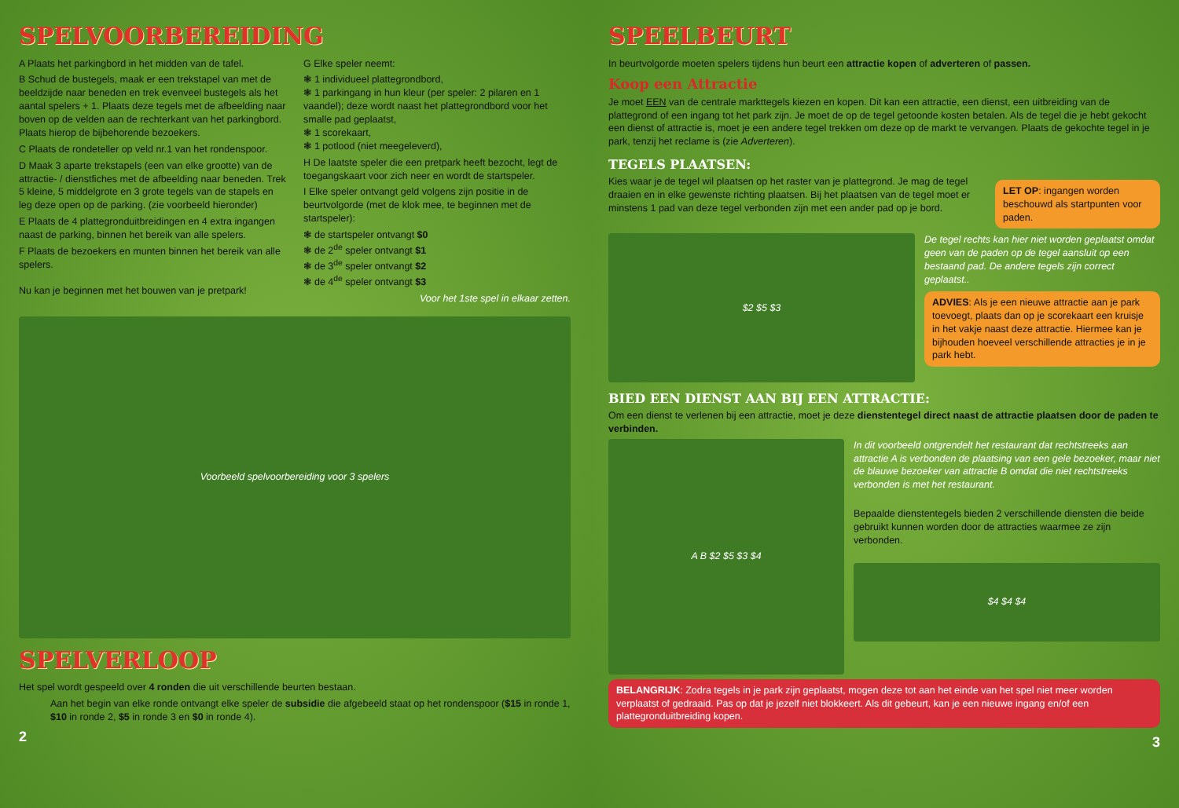SPELVOORBEREIDING
A Plaats het parkingbord in het midden van de tafel.
B Schud de bustegels, maak er een trekstapel van met de beeldzijde naar beneden en trek evenveel bustegels als het aantal spelers + 1. Plaats deze tegels met de afbeelding naar boven op de velden aan de rechterkant van het parkingbord. Plaats hierop de bijbehorende bezoekers.
C Plaats de rondeteller op veld nr.1 van het rondenspoor.
D Maak 3 aparte trekstapels (een van elke grootte) van de attractie- / dienstfiches met de afbeelding naar beneden. Trek 5 kleine, 5 middelgrote en 3 grote tegels van de stapels en leg deze open op de parking. (zie voorbeeld hieronder)
E Plaats de 4 plattegronduitbreidingen en 4 extra ingangen naast de parking, binnen het bereik van alle spelers.
F Plaats de bezoekers en munten binnen het bereik van alle spelers.
Nu kan je beginnen met het bouwen van je pretpark!
G Elke speler neemt:
❃ 1 individueel plattegrondbord,
❃ 1 parkingang in hun kleur (per speler: 2 pilaren en 1 vaandel); deze wordt naast het plattegrondbord voor het smalle pad geplaatst,
❃ 1 scorekaart,
❃ 1 potlood (niet meegeleverd),
H De laatste speler die een pretpark heeft bezocht, legt de toegangskaart voor zich neer en wordt de startspeler.
I Elke speler ontvangt geld volgens zijn positie in de beurtvolgorde (met de klok mee, te beginnen met de startspeler):
❃ de startspeler ontvangt $0
❃ de 2<sup>de</sup> speler ontvangt $1
❃ de 3<sup>de</sup> speler ontvangt $2
❃ de 4<sup>de</sup> speler ontvangt $3
Voor het 1ste spel in elkaar zetten.
Voorbeeld spelvoorbereiding voor 3 spelers
SPELVERLOOP
Het spel wordt gespeeld over 4 ronden die uit verschillende beurten bestaan.
Aan het begin van elke ronde ontvangt elke speler de subsidie die afgebeeld staat op het rondenspoor ($15 in ronde 1, $10 in ronde 2, $5 in ronde 3 en $0 in ronde 4).
2
SPEELBEURT
In beurtvolgorde moeten spelers tijdens hun beurt een attractie kopen of adverteren of passen.
Koop een Attractie
Je moet EEN van de centrale markttegels kiezen en kopen. Dit kan een attractie, een dienst, een uitbreiding van de plattegrond of een ingang tot het park zijn. Je moet de op de tegel getoonde kosten betalen. Als de tegel die je hebt gekocht een dienst of attractie is, moet je een andere tegel trekken om deze op de markt te vervangen. Plaats de gekochte tegel in je park, tenzij het reclame is (zie Adverteren).
TEGELS PLAATSEN:
Kies waar je de tegel wil plaatsen op het raster van je plattegrond. Je mag de tegel draaien en in elke gewenste richting plaatsen. Bij het plaatsen van de tegel moet er minstens 1 pad van deze tegel verbonden zijn met een ander pad op je bord.
LET OP: ingangen worden beschouwd als startpunten voor paden.
$2 $5 $3
De tegel rechts kan hier niet worden geplaatst omdat geen van de paden op de tegel aansluit op een bestaand pad. De andere tegels zijn correct geplaatst..
ADVIES: Als je een nieuwe attractie aan je park toevoegt, plaats dan op je scorekaart een kruisje in het vakje naast deze attractie. Hiermee kan je bijhouden hoeveel verschillende attracties je in je park hebt.
BIED EEN DIENST AAN BIJ EEN ATTRACTIE:
Om een dienst te verlenen bij een attractie, moet je deze dienstentegel direct naast de attractie plaatsen door de paden te verbinden.
A B $2 $5 $3 $4
In dit voorbeeld ontgrendelt het restaurant dat rechtstreeks aan attractie A is verbonden de plaatsing van een gele bezoeker, maar niet de blauwe bezoeker van attractie B omdat die niet rechtstreeks verbonden is met het restaurant.
Bepaalde dienstentegels bieden 2 verschillende diensten die beide gebruikt kunnen worden door de attracties waarmee ze zijn verbonden.
$4 $4 $4
BELANGRIJK: Zodra tegels in je park zijn geplaatst, mogen deze tot aan het einde van het spel niet meer worden verplaatst of gedraaid. Pas op dat je jezelf niet blokkeert. Als dit gebeurt, kan je een nieuwe ingang en/of een plattegronduitbreiding kopen.
3